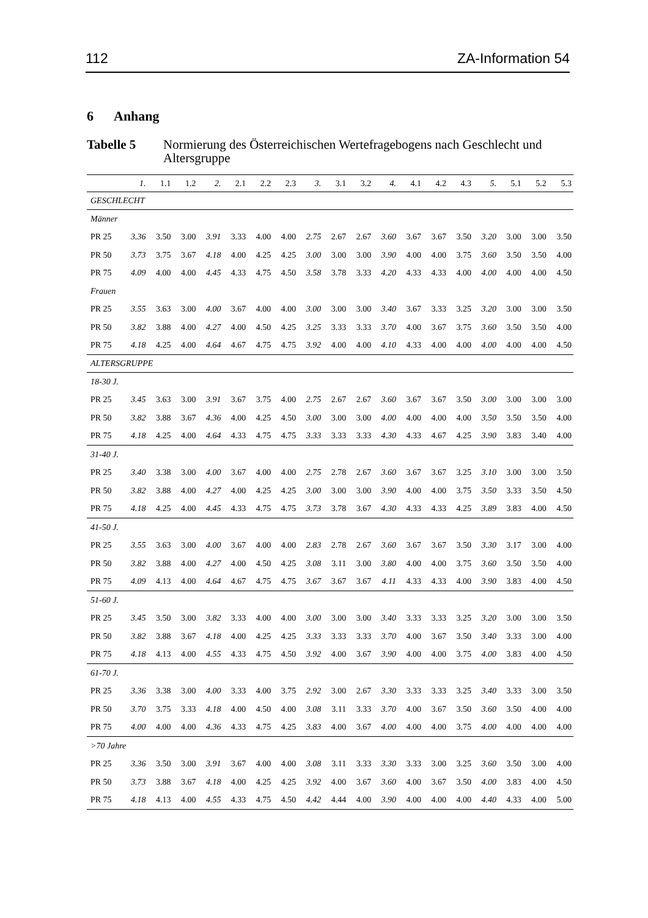112 ZA-Information 54
6 Anhang
Tabelle 5 Normierung des Österreichischen Wertefragebogens nach Geschlecht und Altersgruppe
| | 1. | 1.1 | 1.2 | 2. | 2.1 | 2.2 | 2.3 | 3. | 3.1 | 3.2 | 4. | 4.1 | 4.2 | 4.3 | 5. | 5.1 | 5.2 | 5.3 |
| --- | --- | --- | --- | --- | --- | --- | --- | --- | --- | --- | --- | --- | --- | --- | --- | --- | --- | --- |
| GESCHLECHT | | | | | | | | | | | | | | | | | | |
| Männer | | | | | | | | | | | | | | | | | | |
| PR 25 | 3.36 | 3.50 | 3.00 | 3.91 | 3.33 | 4.00 | 4.00 | 2.75 | 2.67 | 2.67 | 3.60 | 3.67 | 3.67 | 3.50 | 3.20 | 3.00 | 3.00 | 3.50 |
| PR 50 | 3.73 | 3.75 | 3.67 | 4.18 | 4.00 | 4.25 | 4.25 | 3.00 | 3.00 | 3.00 | 3.90 | 4.00 | 4.00 | 3.75 | 3.60 | 3.50 | 3.50 | 4.00 |
| PR 75 | 4.09 | 4.00 | 4.00 | 4.45 | 4.33 | 4.75 | 4.50 | 3.58 | 3.78 | 3.33 | 4.20 | 4.33 | 4.33 | 4.00 | 4.00 | 4.00 | 4.00 | 4.50 |
| Frauen | | | | | | | | | | | | | | | | | | |
| PR 25 | 3.55 | 3.63 | 3.00 | 4.00 | 3.67 | 4.00 | 4.00 | 3.00 | 3.00 | 3.00 | 3.40 | 3.67 | 3.33 | 3.25 | 3.20 | 3.00 | 3.00 | 3.50 |
| PR 50 | 3.82 | 3.88 | 4.00 | 4.27 | 4.00 | 4.50 | 4.25 | 3.25 | 3.33 | 3.33 | 3.70 | 4.00 | 3.67 | 3.75 | 3.60 | 3.50 | 3.50 | 4.00 |
| PR 75 | 4.18 | 4.25 | 4.00 | 4.64 | 4.67 | 4.75 | 4.75 | 3.92 | 4.00 | 4.00 | 4.10 | 4.33 | 4.00 | 4.00 | 4.00 | 4.00 | 4.00 | 4.50 |
| ALTERSGRUPPE | | | | | | | | | | | | | | | | | | |
| 18-30 J. | | | | | | | | | | | | | | | | | | |
| PR 25 | 3.45 | 3.63 | 3.00 | 3.91 | 3.67 | 3.75 | 4.00 | 2.75 | 2.67 | 2.67 | 3.60 | 3.67 | 3.67 | 3.50 | 3.00 | 3.00 | 3.00 | 3.00 |
| PR 50 | 3.82 | 3.88 | 3.67 | 4.36 | 4.00 | 4.25 | 4.50 | 3.00 | 3.00 | 3.00 | 4.00 | 4.00 | 4.00 | 4.00 | 3.50 | 3.50 | 3.50 | 4.00 |
| PR 75 | 4.18 | 4.25 | 4.00 | 4.64 | 4.33 | 4.75 | 4.75 | 3.33 | 3.33 | 3.33 | 4.30 | 4.33 | 4.67 | 4.25 | 3.90 | 3.83 | 3.40 | 4.00 |
| 31-40 J. | | | | | | | | | | | | | | | | | | |
| PR 25 | 3.40 | 3.38 | 3.00 | 4.00 | 3.67 | 4.00 | 4.00 | 2.75 | 2.78 | 2.67 | 3.60 | 3.67 | 3.67 | 3.25 | 3.10 | 3.00 | 3.00 | 3.50 |
| PR 50 | 3.82 | 3.88 | 4.00 | 4.27 | 4.00 | 4.25 | 4.25 | 3.00 | 3.00 | 3.00 | 3.90 | 4.00 | 4.00 | 3.75 | 3.50 | 3.33 | 3.50 | 4.50 |
| PR 75 | 4.18 | 4.25 | 4.00 | 4.45 | 4.33 | 4.75 | 4.75 | 3.73 | 3.78 | 3.67 | 4.30 | 4.33 | 4.33 | 4.25 | 3.89 | 3.83 | 4.00 | 4.50 |
| 41-50 J. | | | | | | | | | | | | | | | | | | |
| PR 25 | 3.55 | 3.63 | 3.00 | 4.00 | 3.67 | 4.00 | 4.00 | 2.83 | 2.78 | 2.67 | 3.60 | 3.67 | 3.67 | 3.50 | 3.30 | 3.17 | 3.00 | 4.00 |
| PR 50 | 3.82 | 3.88 | 4.00 | 4.27 | 4.00 | 4.50 | 4.25 | 3.08 | 3.11 | 3.00 | 3.80 | 4.00 | 4.00 | 3.75 | 3.60 | 3.50 | 3.50 | 4.00 |
| PR 75 | 4.09 | 4.13 | 4.00 | 4.64 | 4.67 | 4.75 | 4.75 | 3.67 | 3.67 | 3.67 | 4.11 | 4.33 | 4.33 | 4.00 | 3.90 | 3.83 | 4.00 | 4.50 |
| 51-60 J. | | | | | | | | | | | | | | | | | | |
| PR 25 | 3.45 | 3.50 | 3.00 | 3.82 | 3.33 | 4.00 | 4.00 | 3.00 | 3.00 | 3.00 | 3.40 | 3.33 | 3.33 | 3.25 | 3.20 | 3.00 | 3.00 | 3.50 |
| PR 50 | 3.82 | 3.88 | 3.67 | 4.18 | 4.00 | 4.25 | 4.25 | 3.33 | 3.33 | 3.33 | 3.70 | 4.00 | 3.67 | 3.50 | 3.40 | 3.33 | 3.00 | 4.00 |
| PR 75 | 4.18 | 4.13 | 4.00 | 4.55 | 4.33 | 4.75 | 4.50 | 3.92 | 4.00 | 3.67 | 3.90 | 4.00 | 4.00 | 3.75 | 4.00 | 3.83 | 4.00 | 4.50 |
| 61-70 J. | | | | | | | | | | | | | | | | | | |
| PR 25 | 3.36 | 3.38 | 3.00 | 4.00 | 3.33 | 4.00 | 3.75 | 2.92 | 3.00 | 2.67 | 3.30 | 3.33 | 3.33 | 3.25 | 3.40 | 3.33 | 3.00 | 3.50 |
| PR 50 | 3.70 | 3.75 | 3.33 | 4.18 | 4.00 | 4.50 | 4.00 | 3.08 | 3.11 | 3.33 | 3.70 | 4.00 | 3.67 | 3.50 | 3.60 | 3.50 | 4.00 | 4.00 |
| PR 75 | 4.00 | 4.00 | 4.00 | 4.36 | 4.33 | 4.75 | 4.25 | 3.83 | 4.00 | 3.67 | 4.00 | 4.00 | 4.00 | 3.75 | 4.00 | 4.00 | 4.00 | 4.00 |
| >70 Jahre | | | | | | | | | | | | | | | | | | |
| PR 25 | 3.36 | 3.50 | 3.00 | 3.91 | 3.67 | 4.00 | 4.00 | 3.08 | 3.11 | 3.33 | 3.30 | 3.33 | 3.00 | 3.25 | 3.60 | 3.50 | 3.00 | 4.00 |
| PR 50 | 3.73 | 3.88 | 3.67 | 4.18 | 4.00 | 4.25 | 4.25 | 3.92 | 4.00 | 3.67 | 3.60 | 4.00 | 3.67 | 3.50 | 4.00 | 3.83 | 4.00 | 4.50 |
| PR 75 | 4.18 | 4.13 | 4.00 | 4.55 | 4.33 | 4.75 | 4.50 | 4.42 | 4.44 | 4.00 | 3.90 | 4.00 | 4.00 | 4.00 | 4.40 | 4.33 | 4.00 | 5.00 |